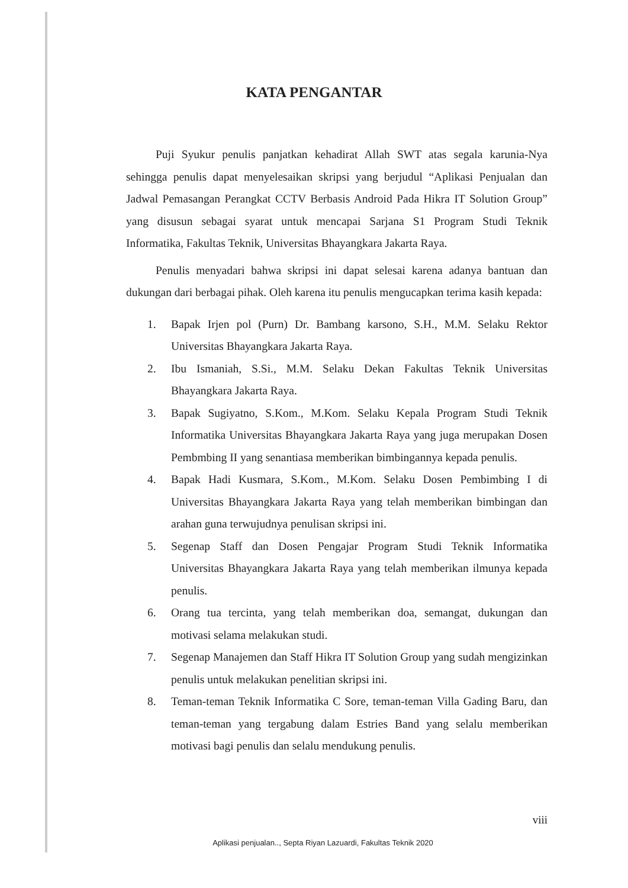KATA PENGANTAR
Puji Syukur penulis panjatkan kehadirat Allah SWT atas segala karunia-Nya sehingga penulis dapat menyelesaikan skripsi yang berjudul “Aplikasi Penjualan dan Jadwal Pemasangan Perangkat CCTV Berbasis Android Pada Hikra IT Solution Group” yang disusun sebagai syarat untuk mencapai Sarjana S1 Program Studi Teknik Informatika, Fakultas Teknik, Universitas Bhayangkara Jakarta Raya.
Penulis menyadari bahwa skripsi ini dapat selesai karena adanya bantuan dan dukungan dari berbagai pihak. Oleh karena itu penulis mengucapkan terima kasih kepada:
1. Bapak Irjen pol (Purn) Dr. Bambang karsono, S.H., M.M. Selaku Rektor Universitas Bhayangkara Jakarta Raya.
2. Ibu Ismaniah, S.Si., M.M. Selaku Dekan Fakultas Teknik Universitas Bhayangkara Jakarta Raya.
3. Bapak Sugiyatno, S.Kom., M.Kom. Selaku Kepala Program Studi Teknik Informatika Universitas Bhayangkara Jakarta Raya yang juga merupakan Dosen Pembmbing II yang senantiasa memberikan bimbingannya kepada penulis.
4. Bapak Hadi Kusmara, S.Kom., M.Kom. Selaku Dosen Pembimbing I di Universitas Bhayangkara Jakarta Raya yang telah memberikan bimbingan dan arahan guna terwujudnya penulisan skripsi ini.
5. Segenap Staff dan Dosen Pengajar Program Studi Teknik Informatika Universitas Bhayangkara Jakarta Raya yang telah memberikan ilmunya kepada penulis.
6. Orang tua tercinta, yang telah memberikan doa, semangat, dukungan dan motivasi selama melakukan studi.
7. Segenap Manajemen dan Staff Hikra IT Solution Group yang sudah mengizinkan penulis untuk melakukan penelitian skripsi ini.
8. Teman-teman Teknik Informatika C Sore, teman-teman Villa Gading Baru, dan teman-teman yang tergabung dalam Estries Band yang selalu memberikan motivasi bagi penulis dan selalu mendukung penulis.
viii
Aplikasi penjualan.., Septa Riyan Lazuardi, Fakultas Teknik 2020